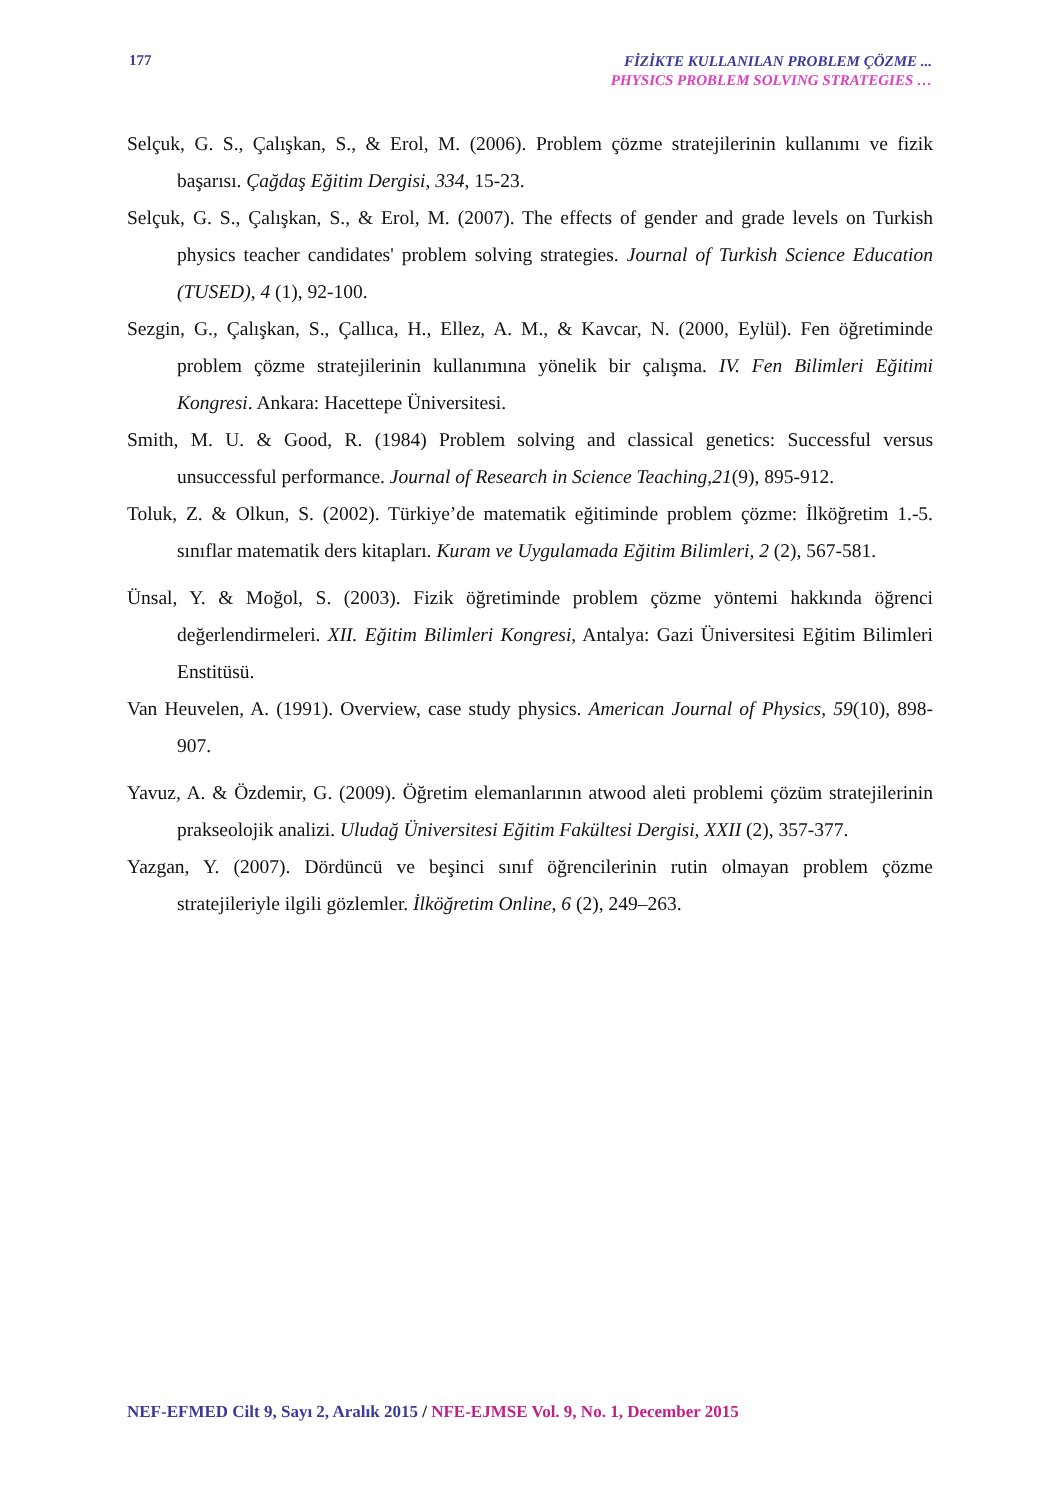177
FİZİKTE KULLANILAN PROBLEM ÇÖZME ...
PHYSICS PROBLEM SOLVING STRATEGIES …
Selçuk, G. S., Çalışkan, S., & Erol, M. (2006). Problem çözme stratejilerinin kullanımı ve fizik başarısı. Çağdaş Eğitim Dergisi, 334, 15-23.
Selçuk, G. S., Çalışkan, S., & Erol, M. (2007). The effects of gender and grade levels on Turkish physics teacher candidates' problem solving strategies. Journal of Turkish Science Education (TUSED), 4 (1), 92-100.
Sezgin, G., Çalışkan, S., Çallıca, H., Ellez, A. M., & Kavcar, N. (2000, Eylül). Fen öğretiminde problem çözme stratejilerinin kullanımına yönelik bir çalışma. IV. Fen Bilimleri Eğitimi Kongresi. Ankara: Hacettepe Üniversitesi.
Smith, M. U. & Good, R. (1984) Problem solving and classical genetics: Successful versus unsuccessful performance. Journal of Research in Science Teaching,21(9), 895-912.
Toluk, Z. & Olkun, S. (2002). Türkiye’de matematik eğitiminde problem çözme: İlköğretim 1.-5. sınıflar matematik ders kitapları. Kuram ve Uygulamada Eğitim Bilimleri, 2 (2), 567-581.
Ünsal, Y. & Moğol, S. (2003). Fizik öğretiminde problem çözme yöntemi hakkında öğrenci değerlendirmeleri. XII. Eğitim Bilimleri Kongresi, Antalya: Gazi Üniversitesi Eğitim Bilimleri Enstitüsü.
Van Heuvelen, A. (1991). Overview, case study physics. American Journal of Physics, 59(10), 898-907.
Yavuz, A. & Özdemir, G. (2009). Öğretim elemanlarının atwood aleti problemi çözüm stratejilerinin prakseolojik analizi. Uludağ Üniversitesi Eğitim Fakültesi Dergisi, XXII (2), 357-377.
Yazgan, Y. (2007). Dördüncü ve beşinci sınıf öğrencilerinin rutin olmayan problem çözme stratejileriyle ilgili gözlemler. İlköğretim Online, 6 (2), 249–263.
NEF-EFMED Cilt 9, Sayı 2, Aralık 2015 / NFE-EJMSE Vol. 9, No. 1, December 2015